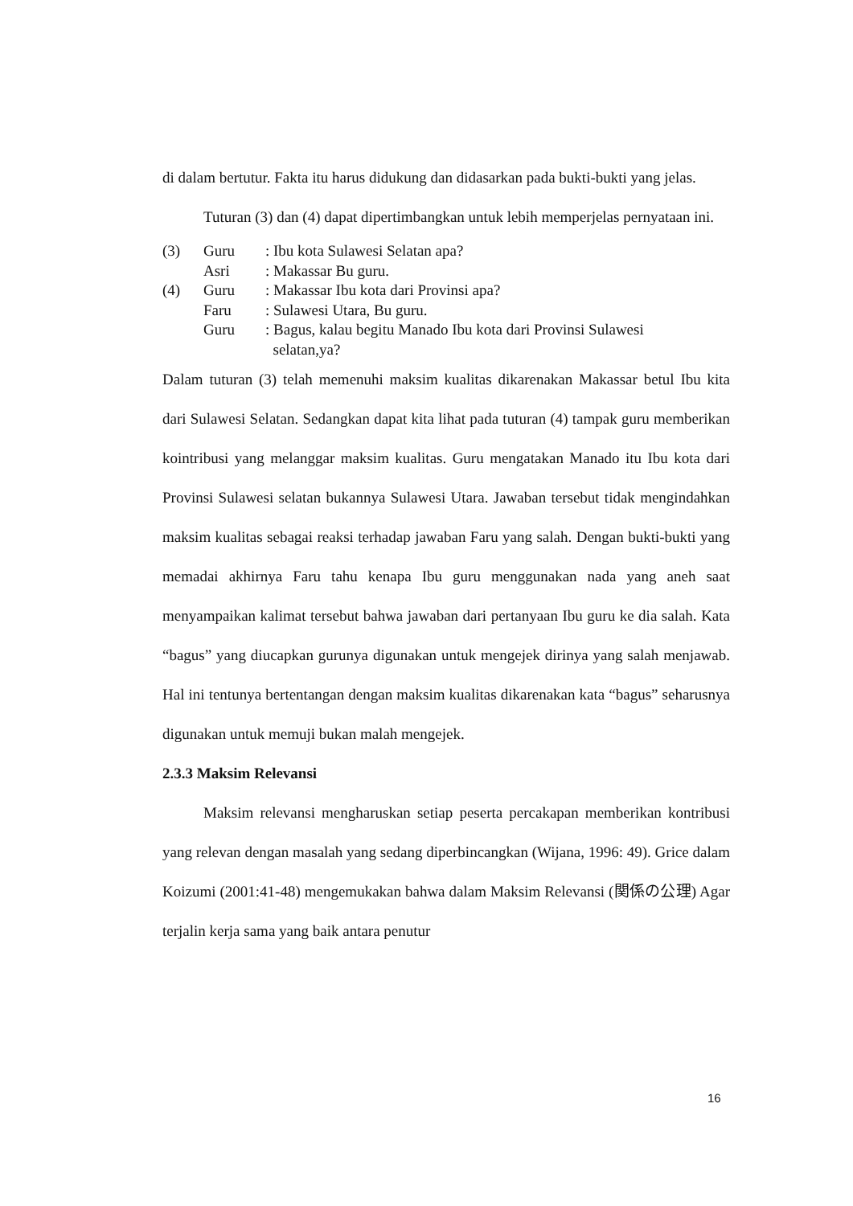di dalam bertutur. Fakta itu harus didukung dan didasarkan pada bukti-bukti yang jelas.
Tuturan (3) dan (4) dapat dipertimbangkan untuk lebih memperjelas pernyataan ini.
| (3) | Guru | : Ibu kota Sulawesi Selatan apa? |
| | Asri | : Makassar Bu guru. |
| (4) | Guru | : Makassar Ibu kota dari Provinsi apa? |
| | Faru | : Sulawesi Utara, Bu guru. |
| | Guru | : Bagus, kalau begitu Manado Ibu kota dari Provinsi Sulawesi selatan,ya? |
Dalam tuturan (3) telah memenuhi maksim kualitas dikarenakan Makassar betul Ibu kita dari Sulawesi Selatan. Sedangkan dapat kita lihat pada tuturan (4) tampak guru memberikan kointribusi yang melanggar maksim kualitas. Guru mengatakan Manado itu Ibu kota dari Provinsi Sulawesi selatan bukannya Sulawesi Utara. Jawaban tersebut tidak mengindahkan maksim kualitas sebagai reaksi terhadap jawaban Faru yang salah. Dengan bukti-bukti yang memadai akhirnya Faru tahu kenapa Ibu guru menggunakan nada yang aneh saat menyampaikan kalimat tersebut bahwa jawaban dari pertanyaan Ibu guru ke dia salah. Kata “bagus” yang diucapkan gurunya digunakan untuk mengejek dirinya yang salah menjawab. Hal ini tentunya bertentangan dengan maksim kualitas dikarenakan kata “bagus” seharusnya digunakan untuk memuji bukan malah mengejek.
2.3.3 Maksim Relevansi
Maksim relevansi mengharuskan setiap peserta percakapan memberikan kontribusi yang relevan dengan masalah yang sedang diperbincangkan (Wijana, 1996: 49). Grice dalam Koizumi (2001:41-48) mengemukakan bahwa dalam Maksim Relevansi (関係の公理) Agar terjalin kerja sama yang baik antara penutur
16